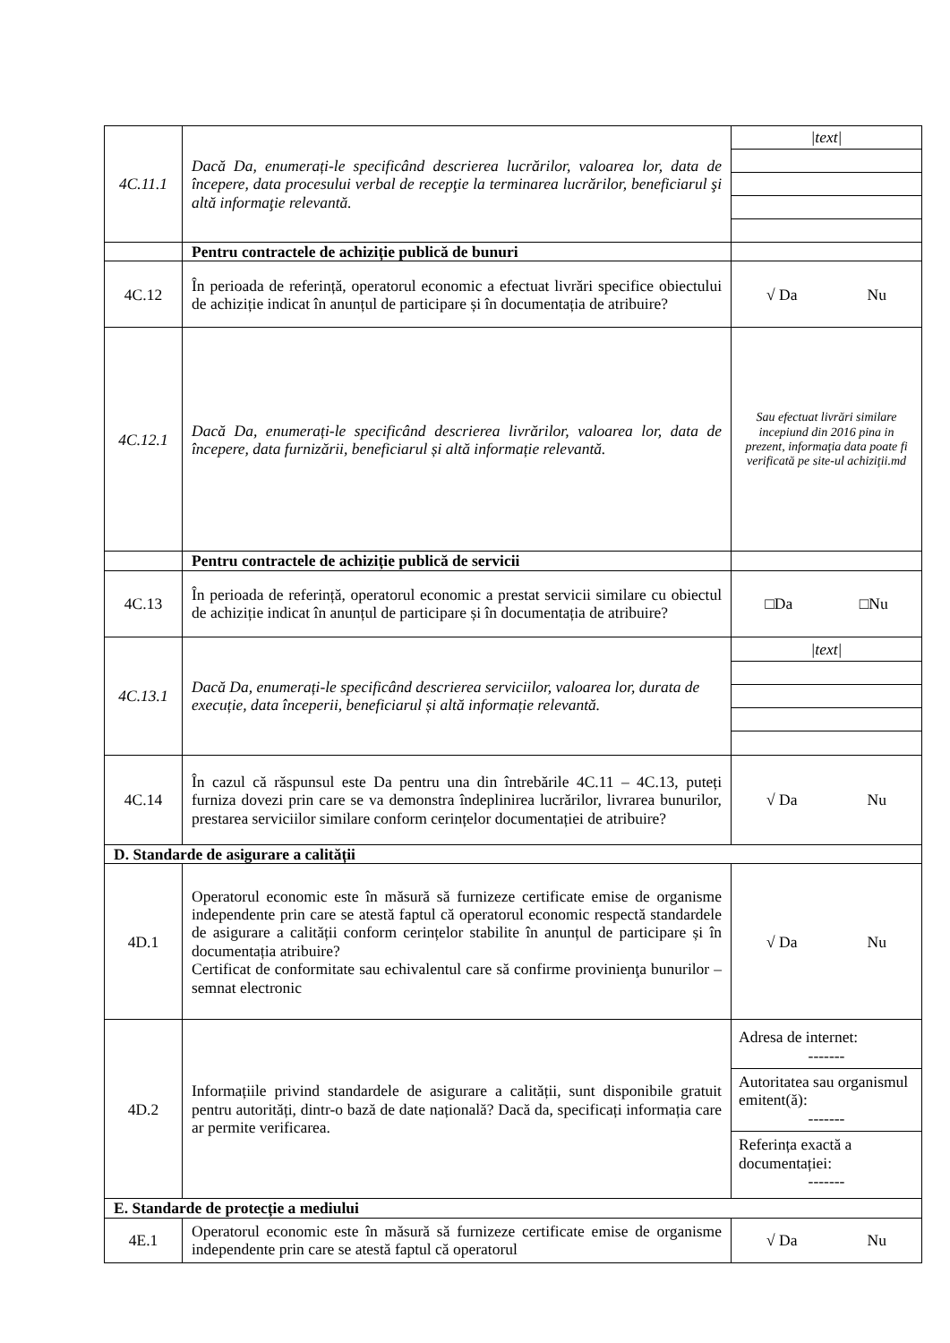| 4C.11.1 | Dacă Da, enumerați-le specificând descrierea lucrărilor, valoarea lor, data de începere, data procesului verbal de recepţie la terminarea lucrărilor, beneficiarul şi altă informaţie relevantă. | / /text/ / |
| | Pentru contractele de achiziție publică de bunuri | |
| 4C.12 | În perioada de referință, operatorul economic a efectuat livrări specifice obiectului de achiziție indicat în anunțul de participare și în documentația de atribuire? | √ Da Nu |
| 4C.12.1 | Dacă Da, enumerați-le specificând descrierea livrărilor, valoarea lor, data de începere, data furnizării, beneficiarul și altă informație relevantă. | Sau efectuat livrări similare incepiund din 2016 pina in prezent, informaţia data poate fi verificată pe site-ul achiziţii.md |
| | Pentru contractele de achiziție publică de servicii | |
| 4C.13 | În perioada de referință, operatorul economic a prestat servicii similare cu obiectul de achiziție indicat în anunțul de participare și în documentația de atribuire? | □Da □Nu |
| 4C.13.1 | Dacă Da, enumerați-le specificând descrierea serviciilor, valoarea lor, durata de execuție, data începerii, beneficiarul și altă informație relevantă. | / /text/ / |
| 4C.14 | În cazul că răspunsul este Da pentru una din întrebările 4C.11 – 4C.13, puteți furniza dovezi prin care se va demonstra îndeplinirea lucrărilor, livrarea bunurilor, prestarea serviciilor similare conform cerințelor documentației de atribuire? | √ Da Nu |
| D. Standarde de asigurare a calității | | |
| 4D.1 | Operatorul economic este în măsură să furnizeze certificate emise de organisme independente prin care se atestă faptul că operatorul economic respectă standardele de asigurare a calității conform cerințelor stabilite în anunțul de participare și în documentația atribuire? Certificat de conformitate sau echivalentul care să confirme provinienţa bunurilor – semnat electronic | √ Da Nu |
| 4D.2 | Informațiile privind standardele de asigurare a calității, sunt disponibile gratuit pentru autorități, dintr-o bază de date națională? Dacă da, specificați informația care ar permite verificarea. | / Adresa de internet: ------- / / Autoritatea sau organismul emitent(ă): ------- / / Referința exactă a documentației: ------- / |
| E. Standarde de protecție a mediului | | |
| 4E.1 | Operatorul economic este în măsură să furnizeze certificate emise de organisme independente prin care se atestă faptul că operatorul | √ Da Nu |